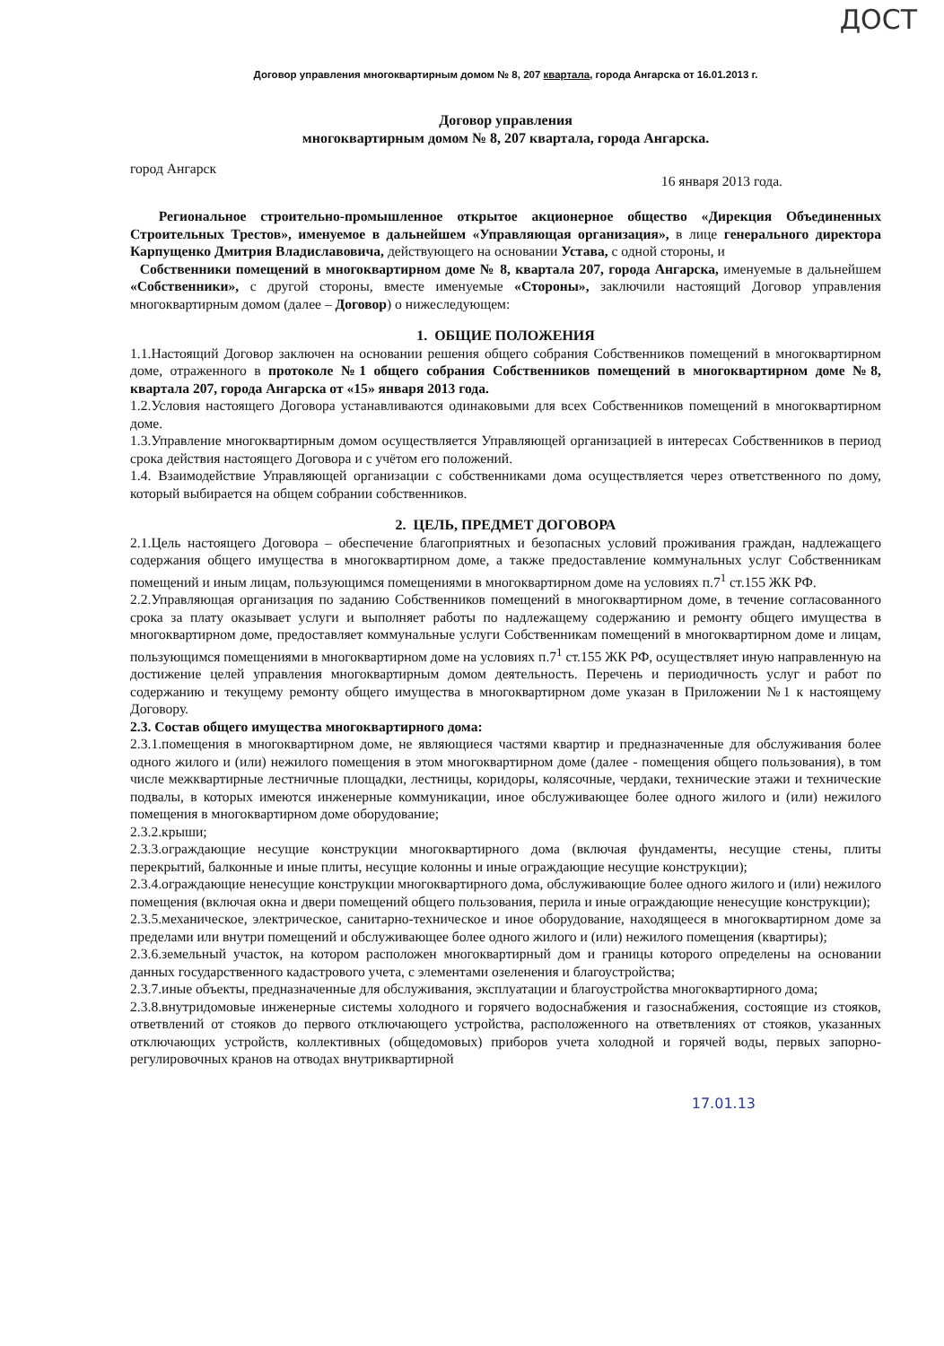ДОСТ
Договор управления многоквартирным домом № 8, 207 квартала, города Ангарска от 16.01.2013 г.
Договор управления
многоквартирным домом № 8, 207 квартала, города Ангарска.
город Ангарск 16 января 2013 года.
Региональное строительно-промышленное открытое акционерное общество «Дирекция Объединенных Строительных Трестов», именуемое в дальнейшем «Управляющая организация», в лице генерального директора Карпущенко Дмитрия Владиславовича, действующего на основании Устава, с одной стороны, и
Собственники помещений в многоквартирном доме № 8, квартала 207, города Ангарска, именуемые в дальнейшем «Собственники», с другой стороны, вместе именуемые «Стороны», заключили настоящий Договор управления многоквартирным домом (далее – Договор) о нижеследующем:
1. ОБЩИЕ ПОЛОЖЕНИЯ
1.1.Настоящий Договор заключен на основании решения общего собрания Собственников помещений в многоквартирном доме, отраженного в протоколе №1 общего собрания Собственников помещений в многоквартирном доме №8, квартала 207, города Ангарска от «15» января 2013 года.
1.2.Условия настоящего Договора устанавливаются одинаковыми для всех Собственников помещений в многоквартирном доме.
1.3.Управление многоквартирным домом осуществляется Управляющей организацией в интересах Собственников в период срока действия настоящего Договора и с учётом его положений.
1.4. Взаимодействие Управляющей организации с собственниками дома осуществляется через ответственного по дому, который выбирается на общем собрании собственников.
2. ЦЕЛЬ, ПРЕДМЕТ ДОГОВОРА
2.1.Цель настоящего Договора – обеспечение благоприятных и безопасных условий проживания граждан, надлежащего содержания общего имущества в многоквартирном доме, а также предоставление коммунальных услуг Собственникам помещений и иным лицам, пользующимся помещениями в многоквартирном доме на условиях п.7<sup>1</sup> ст.155 ЖК РФ.
2.2.Управляющая организация по заданию Собственников помещений в многоквартирном доме, в течение согласованного срока за плату оказывает услуги и выполняет работы по надлежащему содержанию и ремонту общего имущества в многоквартирном доме, предоставляет коммунальные услуги Собственникам помещений в многоквартирном доме и лицам, пользующимся помещениями в многоквартирном доме на условиях п.7<sup>1</sup> ст.155 ЖК РФ, осуществляет иную направленную на достижение целей управления многоквартирным домом деятельность. Перечень и периодичность услуг и работ по содержанию и текущему ремонту общего имущества в многоквартирном доме указан в Приложении №1 к настоящему Договору.
2.3. Состав общего имущества многоквартирного дома:
2.3.1.помещения в многоквартирном доме, не являющиеся частями квартир и предназначенные для обслуживания более одного жилого и (или) нежилого помещения в этом многоквартирном доме (далее - помещения общего пользования), в том числе межквартирные лестничные площадки, лестницы, коридоры, колясочные, чердаки, технические этажи и технические подвалы, в которых имеются инженерные коммуникации, иное обслуживающее более одного жилого и (или) нежилого помещения в многоквартирном доме оборудование;
2.3.2.крыши;
2.3.3.ограждающие несущие конструкции многоквартирного дома (включая фундаменты, несущие стены, плиты перекрытий, балконные и иные плиты, несущие колонны и иные ограждающие несущие конструкции);
2.3.4.ограждающие ненесущие конструкции многоквартирного дома, обслуживающие более одного жилого и (или) нежилого помещения (включая окна и двери помещений общего пользования, перила и иные ограждающие ненесущие конструкции);
2.3.5.механическое, электрическое, санитарно-техническое и иное оборудование, находящееся в многоквартирном доме за пределами или внутри помещений и обслуживающее более одного жилого и (или) нежилого помещения (квартиры);
2.3.6.земельный участок, на котором расположен многоквартирный дом и границы которого определены на основании данных государственного кадастрового учета, с элементами озеленения и благоустройства;
2.3.7.иные объекты, предназначенные для обслуживания, эксплуатации и благоустройства многоквартирного дома;
2.3.8.внутридомовые инженерные системы холодного и горячего водоснабжения и газоснабжения, состоящие из стояков, ответвлений от стояков до первого отключающего устройства, расположенного на ответвлениях от стояков, указанных отключающих устройств, коллективных (общедомовых) приборов учета холодной и горячей воды, первых запорно-регулировочных кранов на отводах внутриквартирной
17.01.13